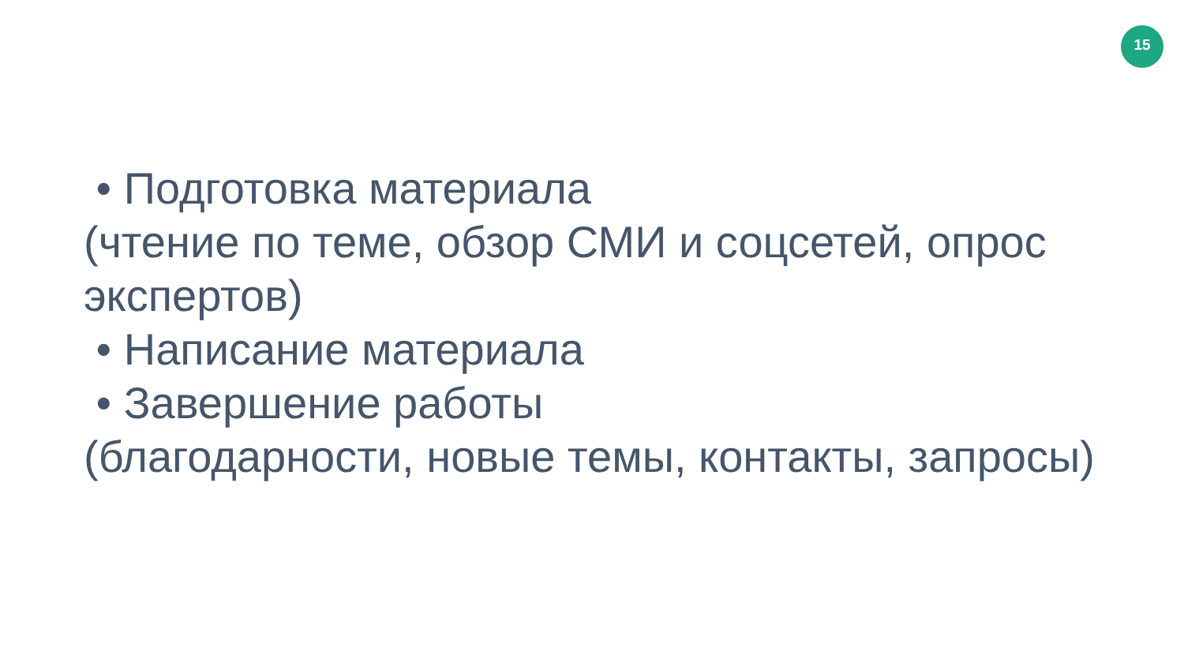15
• Подготовка материала
(чтение по теме, обзор СМИ и соцсетей, опрос экспертов)
• Написание материала
• Завершение работы
(благодарности, новые темы, контакты, запросы)